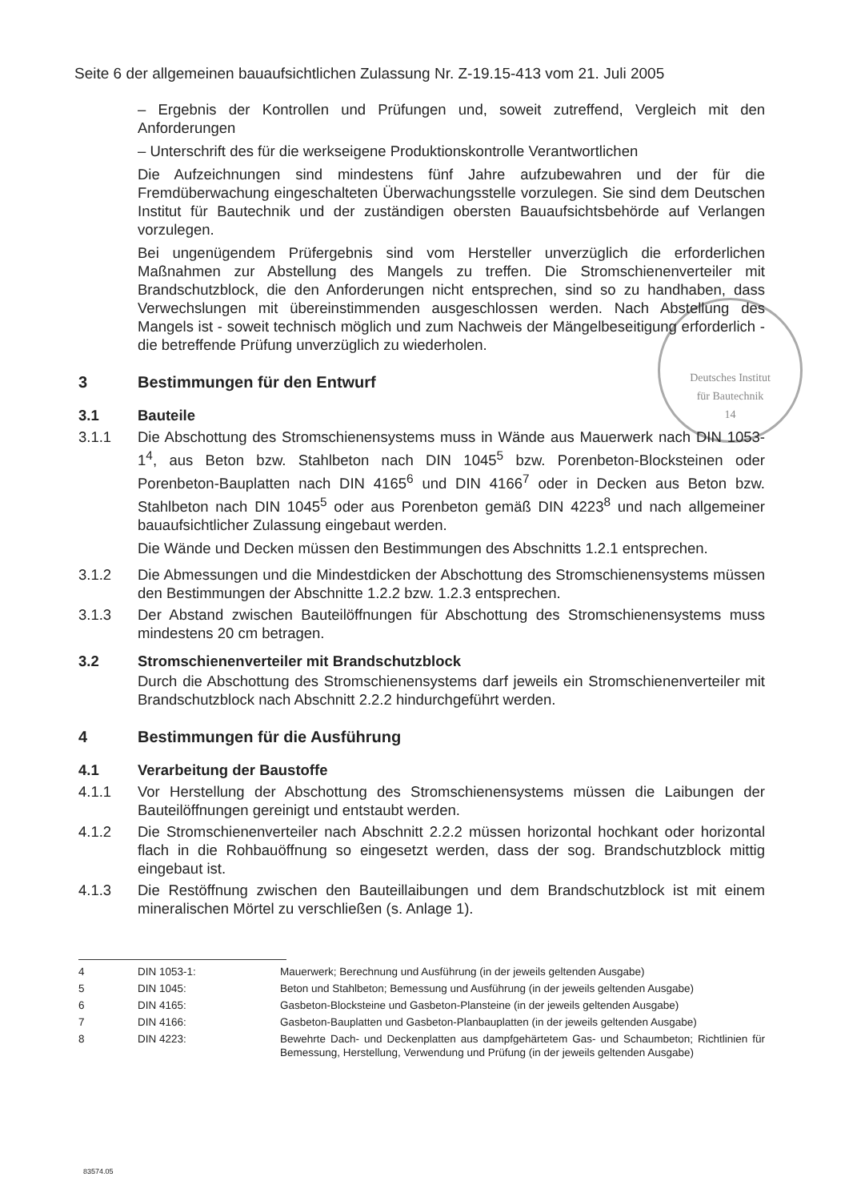Seite 6 der allgemeinen bauaufsichtlichen Zulassung Nr. Z-19.15-413 vom 21. Juli 2005
Deutsches Institut
für Bautechnik
14
– Ergebnis der Kontrollen und Prüfungen und, soweit zutreffend, Vergleich mit den Anforderungen
– Unterschrift des für die werkseigene Produktionskontrolle Verantwortlichen
Die Aufzeichnungen sind mindestens fünf Jahre aufzubewahren und der für die Fremdüberwachung eingeschalteten Überwachungsstelle vorzulegen. Sie sind dem Deutschen Institut für Bautechnik und der zuständigen obersten Bauaufsichtsbehörde auf Verlangen vorzulegen.
Bei ungenügendem Prüfergebnis sind vom Hersteller unverzüglich die erforderlichen Maßnahmen zur Abstellung des Mangels zu treffen. Die Stromschienenverteiler mit Brandschutzblock, die den Anforderungen nicht entsprechen, sind so zu handhaben, dass Verwechslungen mit übereinstimmenden ausgeschlossen werden. Nach Abstellung des Mangels ist - soweit technisch möglich und zum Nachweis der Mängelbeseitigung erforderlich - die betreffende Prüfung unverzüglich zu wiederholen.
3 Bestimmungen für den Entwurf
3.1 Bauteile
3.1.1 Die Abschottung des Stromschienensystems muss in Wände aus Mauerwerk nach DIN 1053-1<sup>4</sup>, aus Beton bzw. Stahlbeton nach DIN 1045<sup>5</sup> bzw. Porenbeton-Blocksteinen oder Porenbeton-Bauplatten nach DIN 4165<sup>6</sup> und DIN 4166<sup>7</sup> oder in Decken aus Beton bzw. Stahlbeton nach DIN 1045<sup>5</sup> oder aus Porenbeton gemäß DIN 4223<sup>8</sup> und nach allgemeiner bauaufsichtlicher Zulassung eingebaut werden.
Die Wände und Decken müssen den Bestimmungen des Abschnitts 1.2.1 entsprechen.
3.1.2 Die Abmessungen und die Mindestdicken der Abschottung des Stromschienensystems müssen den Bestimmungen der Abschnitte 1.2.2 bzw. 1.2.3 entsprechen.
3.1.3 Der Abstand zwischen Bauteilöffnungen für Abschottung des Stromschienensystems muss mindestens 20 cm betragen.
3.2 Stromschienenverteiler mit Brandschutzblock
Durch die Abschottung des Stromschienensystems darf jeweils ein Stromschienenverteiler mit Brandschutzblock nach Abschnitt 2.2.2 hindurchgeführt werden.
4 Bestimmungen für die Ausführung
4.1 Verarbeitung der Baustoffe
4.1.1 Vor Herstellung der Abschottung des Stromschienensystems müssen die Laibungen der Bauteilöffnungen gereinigt und entstaubt werden.
4.1.2 Die Stromschienenverteiler nach Abschnitt 2.2.2 müssen horizontal hochkant oder horizontal flach in die Rohbauöffnung so eingesetzt werden, dass der sog. Brandschutzblock mittig eingebaut ist.
4.1.3 Die Restöffnung zwischen den Bauteillaibungen und dem Brandschutzblock ist mit einem mineralischen Mörtel zu verschließen (s. Anlage 1).
4 DIN 1053-1: Mauerwerk; Berechnung und Ausführung (in der jeweils geltenden Ausgabe)
5 DIN 1045: Beton und Stahlbeton; Bemessung und Ausführung (in der jeweils geltenden Ausgabe)
6 DIN 4165: Gasbeton-Blocksteine und Gasbeton-Plansteine (in der jeweils geltenden Ausgabe)
7 DIN 4166: Gasbeton-Bauplatten und Gasbeton-Planbauplatten (in der jeweils geltenden Ausgabe)
8 DIN 4223: Bewehrte Dach- und Deckenplatten aus dampfgehärtetem Gas- und Schaumbeton; Richtlinien für Bemessung, Herstellung, Verwendung und Prüfung (in der jeweils geltenden Ausgabe)
83574.05